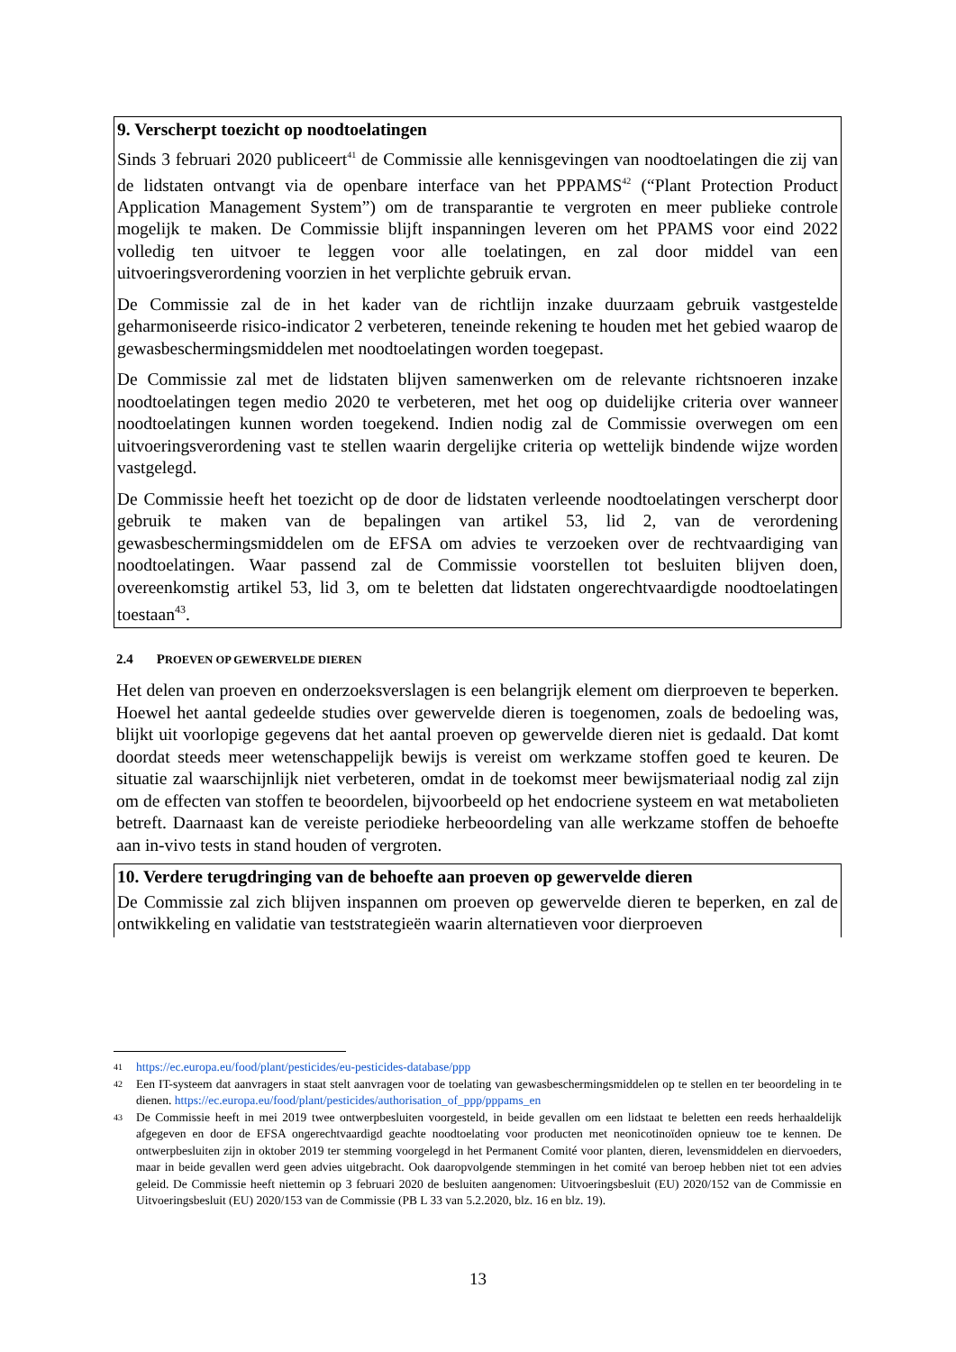9. Verscherpt toezicht op noodtoelatingen
Sinds 3 februari 2020 publiceert<sup>41</sup> de Commissie alle kennisgevingen van noodtoelatingen die zij van de lidstaten ontvangt via de openbare interface van het PPPAMS<sup>42</sup> (“Plant Protection Product Application Management System”) om de transparantie te vergroten en meer publieke controle mogelijk te maken. De Commissie blijft inspanningen leveren om het PPAMS voor eind 2022 volledig ten uitvoer te leggen voor alle toelatingen, en zal door middel van een uitvoeringsverordening voorzien in het verplichte gebruik ervan.
De Commissie zal de in het kader van de richtlijn inzake duurzaam gebruik vastgestelde geharmoniseerde risico-indicator 2 verbeteren, teneinde rekening te houden met het gebied waarop de gewasbeschermingsmiddelen met noodtoelatingen worden toegepast.
De Commissie zal met de lidstaten blijven samenwerken om de relevante richtsnoeren inzake noodtoelatingen tegen medio 2020 te verbeteren, met het oog op duidelijke criteria over wanneer noodtoelatingen kunnen worden toegekend. Indien nodig zal de Commissie overwegen om een uitvoeringsverordening vast te stellen waarin dergelijke criteria op wettelijk bindende wijze worden vastgelegd.
De Commissie heeft het toezicht op de door de lidstaten verleende noodtoelatingen verscherpt door gebruik te maken van de bepalingen van artikel 53, lid 2, van de verordening gewasbeschermingsmiddelen om de EFSA om advies te verzoeken over de rechtvaardiging van noodtoelatingen. Waar passend zal de Commissie voorstellen tot besluiten blijven doen, overeenkomstig artikel 53, lid 3, om te beletten dat lidstaten ongerechtvaardigde noodtoelatingen toestaan<sup>43</sup>.
2.4 PROEVEN OP GEWERVELDE DIEREN
Het delen van proeven en onderzoeksverslagen is een belangrijk element om dierproeven te beperken. Hoewel het aantal gedeelde studies over gewervelde dieren is toegenomen, zoals de bedoeling was, blijkt uit voorlopige gegevens dat het aantal proeven op gewervelde dieren niet is gedaald. Dat komt doordat steeds meer wetenschappelijk bewijs is vereist om werkzame stoffen goed te keuren. De situatie zal waarschijnlijk niet verbeteren, omdat in de toekomst meer bewijsmateriaal nodig zal zijn om de effecten van stoffen te beoordelen, bijvoorbeeld op het endocriene systeem en wat metabolieten betreft. Daarnaast kan de vereiste periodieke herbeoordeling van alle werkzame stoffen de behoefte aan in-vivo tests in stand houden of vergroten.
10. Verdere terugdringing van de behoefte aan proeven op gewervelde dieren
De Commissie zal zich blijven inspannen om proeven op gewervelde dieren te beperken, en zal de ontwikkeling en validatie van teststrategieën waarin alternatieven voor dierproeven
41 https://ec.europa.eu/food/plant/pesticides/eu-pesticides-database/ppp
42 Een IT-systeem dat aanvragers in staat stelt aanvragen voor de toelating van gewasbeschermingsmiddelen op te stellen en ter beoordeling in te dienen. https://ec.europa.eu/food/plant/pesticides/authorisation_of_ppp/pppams_en
43 De Commissie heeft in mei 2019 twee ontwerpbesluiten voorgesteld, in beide gevallen om een lidstaat te beletten een reeds herhaaldelijk afgegeven en door de EFSA ongerechtvaardigd geachte noodtoelating voor producten met neonicotinoïden opnieuw toe te kennen. De ontwerpbesluiten zijn in oktober 2019 ter stemming voorgelegd in het Permanent Comité voor planten, dieren, levensmiddelen en diervoeders, maar in beide gevallen werd geen advies uitgebracht. Ook daaropvolgende stemmingen in het comité van beroep hebben niet tot een advies geleid. De Commissie heeft niettemin op 3 februari 2020 de besluiten aangenomen: Uitvoeringsbesluit (EU) 2020/152 van de Commissie en Uitvoeringsbesluit (EU) 2020/153 van de Commissie (PB L 33 van 5.2.2020, blz. 16 en blz. 19).
13